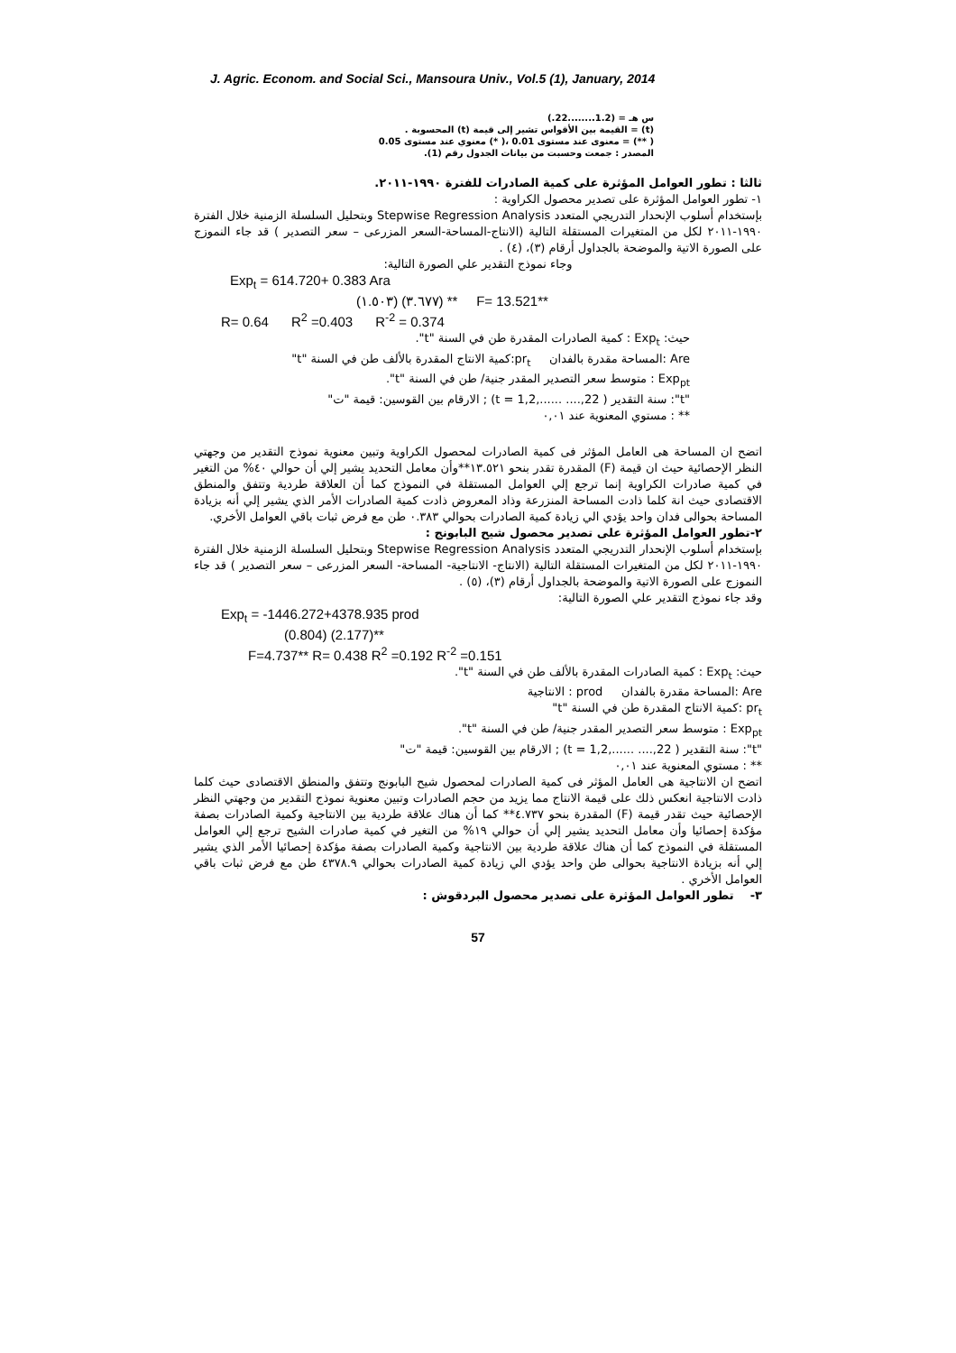J. Agric. Econom. and Social Sci., Mansoura Univ., Vol.5 (1), January, 2014
س هـ = (1.2........22.)
(t) = القيمة بين الأقواس تشير إلى قيمة (t) المحسوبة .
( **) = معنوى عند مستوى 0.01 ،( *) معنوي عند مستوى 0.05
المصدر : جمعت وحسبت من بيانات الجدول رقم (1).
ثالثا : تطور العوامل المؤثرة على كمية الصادرات للفترة ١٩٩٠-٢٠١١.
١- تطور العوامل المؤثرة على تصدير محصول الكراوية :
بإستخدام أسلوب الإنحدار التدريجي المتعدد Stepwise Regression Analysis وبتحليل السلسلة الزمنية خلال الفترة ١٩٩٠-٢٠١١ لكل من المتغيرات المستقلة التالية (الانتاج-المساحة-السعر المزرعى – سعر التصدير ) قد جاء النموزج على الصورة الاتية والموضحة بالجداول أرقام (٣)، (٤) .
وجاء نموذج التقدير علي الصورة التالية:
Exp<sub>t</sub> = 614.720+ 0.383 Ara
(١.٥٠٣) (٣.٦٧٧) ** F= 13.521**
R= 0.64 R<sup>2</sup> =0.403 R<sup>-2</sup> = 0.374
حيث: Exp<sub>t</sub> : كمية الصادرات المقدرة طن في السنة "t".
Are :المساحة مقدرة بالفدان pr<sub>t</sub>:كمية الانتاج المقدرة بالألف طن في السنة "t"
Exp<sub>pt</sub> : متوسط سعر التصدير المقدر جنية/ طن في السنة "t".
"t": سنة التقدير ( t = 1,2,...... ....,22) ; الارقام بين القوسين: قيمة "ت"
** : مستوي المعنوية عند ٠,٠١
اتضح ان المساحة هى العامل المؤثر فى كمية الصادرات لمحصول الكراوية وتبين معنوية نموذج التقدير من وجهتي النظر الإحصائية حيث ان قيمة (F) المقدرة تقدر بنحو ١٣.٥٢١**وأن معامل التحديد يشير إلي أن حوالي ٤٠% من التغير في كمية صادرات الكراوية إنما ترجع إلي العوامل المستقلة في النموذج كما أن العلاقة طردية وتتفق والمنطق الاقتصادى حيث انة كلما ذادت المساحة المنزرعة وذاد المعروض ذادت كمية الصادرات الأمر الذي يشير إلي أنه بزيادة المساحة بحوالى فدان واحد يؤدي الي زيادة كمية الصادرات بحوالي ٠.٣٨٣ طن مع فرض ثبات باقي العوامل الأخري.
٢-تطور العوامل المؤثرة على تصدير محصول شيح البابونج :
بإستخدام أسلوب الإنحدار التدريجي المتعدد Stepwise Regression Analysis وبتحليل السلسلة الزمنية خلال الفترة ١٩٩٠-٢٠١١ لكل من المتغيرات المستقلة التالية (الانتاج- الانتاجية- المساحة- السعر المزرعى – سعر التصدير ) قد جاء النموزج على الصورة الاتية والموضحة بالجداول أرقام (٣)، (٥) .
وقد جاء نموذج التقدير علي الصورة التالية:
Exp<sub>t</sub> = -1446.272+4378.935 prod
(0.804) (2.177)**
F=4.737** R= 0.438 R<sup>2</sup> =0.192 R<sup>-2</sup> =0.151
حيث: Exp<sub>t</sub> : كمية الصادرات المقدرة بالألف طن في السنة "t".
Are :المساحة مقدرة بالفدان prod : الانتاجية
pr<sub>t</sub> :كمية الانتاج المقدرة طن في السنة "t"
Exp<sub>pt</sub> : متوسط سعر التصدير المقدر جنية/ طن في السنة "t".
"t": سنة التقدير ( t = 1,2,...... ....,22) ; الارقام بين القوسين: قيمة "ت"
** : مستوي المعنوية عند ٠,٠١
اتضح ان الانتاجية هى العامل المؤثر فى كمية الصادرات لمحصول شيح البابونج وتتفق والمنطق الاقتصادى حيث كلما ذادت الانتاجية انعكس ذلك على قيمة الانتاج مما يزيد من حجم الصادرات وتبين معنوية نموذج التقدير من وجهتي النظر الإحصائية حيث تقدر قيمة (F) المقدرة بنحو ٤.٧٣٧** كما أن هناك علاقة طردية بين الانتاجية وكمية الصادرات بصفة مؤكدة إحصائيا وأن معامل التحديد يشير إلي أن حوالي ١٩% من التغير في كمية صادرات الشيح ترجع إلي العوامل المستقلة في النموذج كما أن هناك علاقة طردية بين الانتاجية وكمية الصادرات بصفة مؤكدة إحصائيا الأمر الذي يشير إلي أنه بزيادة الانتاجية بحوالى طن واحد يؤدي الي زيادة كمية الصادرات بحوالي ٤٣٧٨.٩ طن مع فرض ثبات باقي العوامل الأخري .
٣- تطور العوامل المؤثرة على تصدير محصول البردقوش :
57